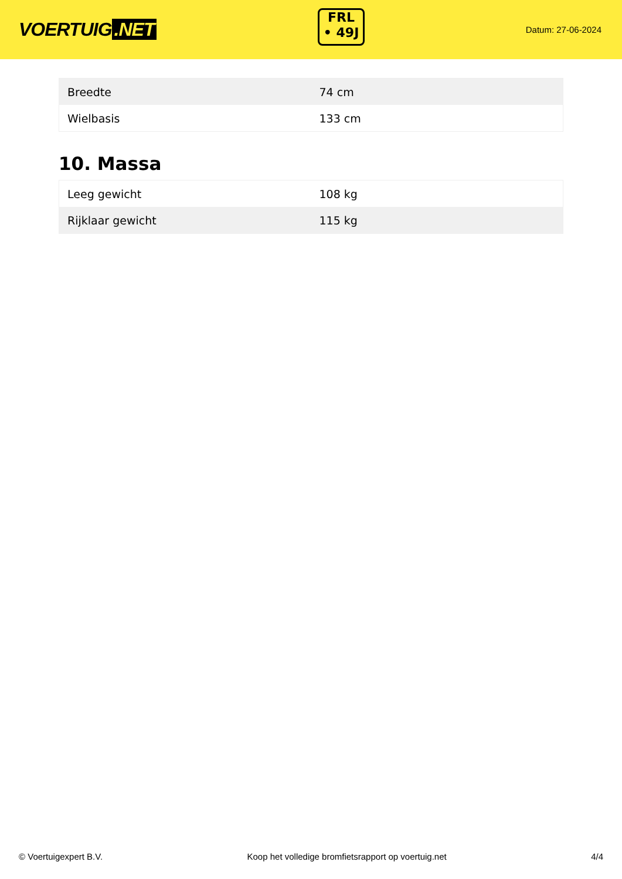VOERTUIG.NET
FRL
• 49J
Datum: 27-06-2024
| Breedte | 74 cm |
| Wielbasis | 133 cm |
10. Massa
| Leeg gewicht | 108 kg |
| Rijklaar gewicht | 115 kg |
© Voertuigexpert B.V. Koop het volledige bromfietsrapport op voertuig.net 4/4